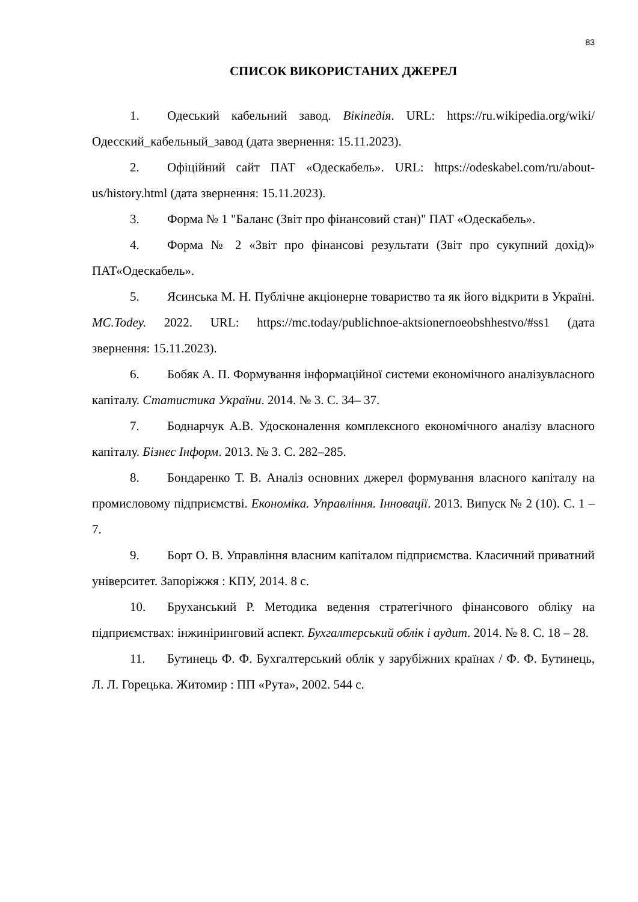83
СПИСОК ВИКОРИСТАНИХ ДЖЕРЕЛ
1. Одеський кабельний завод. Вікіпедія. URL: https://ru.wikipedia.org/wiki/ Одесский_кабельный_завод (дата звернення: 15.11.2023).
2. Офіційний сайт ПАТ «Одескабель». URL: https://odeskabel.com/ru/about- us/history.html (дата звернення: 15.11.2023).
3. Форма № 1 "Баланс (Звіт про фінансовий стан)" ПАТ «Одескабель».
4. Форма № 2 «Звіт про фінансові результати (Звіт про сукупний дохід)» ПАТ«Одескабель».
5. Ясинська М. Н. Публічне акціонерне товариство та як його відкрити в Україні. MC.Todey. 2022. URL: https://mc.today/publichnoe-aktsionernoeobshhestvo/#ss1 (дата звернення: 15.11.2023).
6. Бобяк А. П. Формування інформаційної системи економічного аналізувласного капіталу. Статистика України. 2014. № 3. С. 34– 37.
7. Боднарчук А.В. Удосконалення комплексного економічного аналізу власного капіталу. Бізнес Інформ. 2013. № 3. С. 282–285.
8. Бондаренко Т. В. Аналіз основних джерел формування власного капіталу на промисловому підприємстві. Економіка. Управління. Інновації. 2013. Випуск № 2 (10). С. 1 – 7.
9. Борт О. В. Управління власним капіталом підприємства. Класичний приватний університет. Запоріжжя : КПУ, 2014. 8 с.
10. Бруханський Р. Методика ведення стратегічного фінансового обліку на підприємствах: інжиніринговий аспект. Бухгалтерський облік і аудит. 2014. № 8. С. 18 – 28.
11. Бутинець Ф. Ф. Бухгалтерський облік у зарубіжних країнах / Ф. Ф. Бутинець, Л. Л. Горецька. Житомир : ПП «Рута», 2002. 544 с.